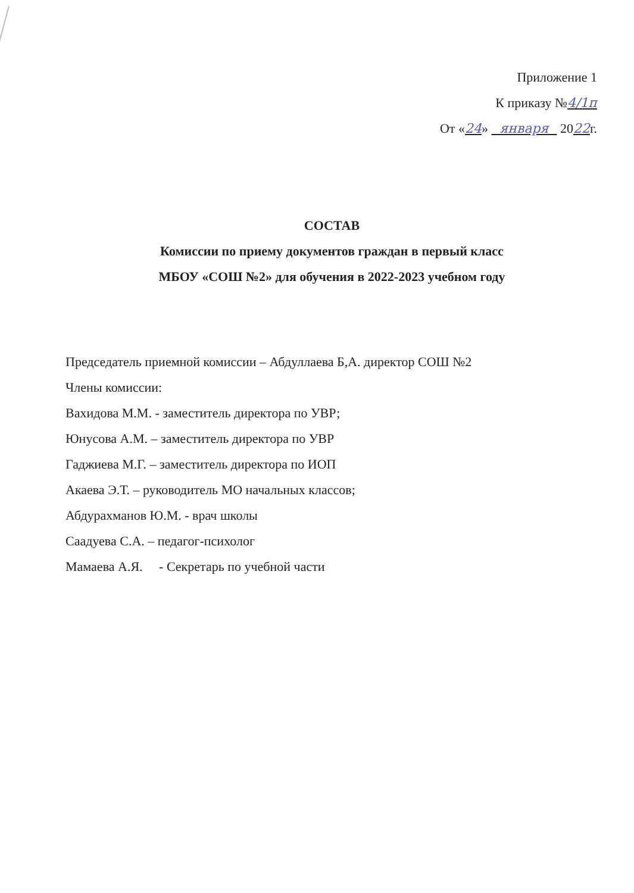Приложение 1
К приказу №4/1п
От «24» января 2022г.
СОСТАВ
Комиссии по приему документов граждан в первый класс
МБОУ «СОШ №2» для обучения в 2022-2023 учебном году
Председатель приемной комиссии – Абдуллаева Б,А. директор СОШ №2
Члены комиссии:
Вахидова М.М. - заместитель директора по УВР;
Юнусова А.М. – заместитель директора по УВР
Гаджиева М.Г. – заместитель директора по ИОП
Акаева Э.Т. – руководитель МО начальных классов;
Абдурахманов Ю.М. - врач школы
Саадуева С.А. – педагог-психолог
Мамаева А.Я. - Секретарь по учебной части